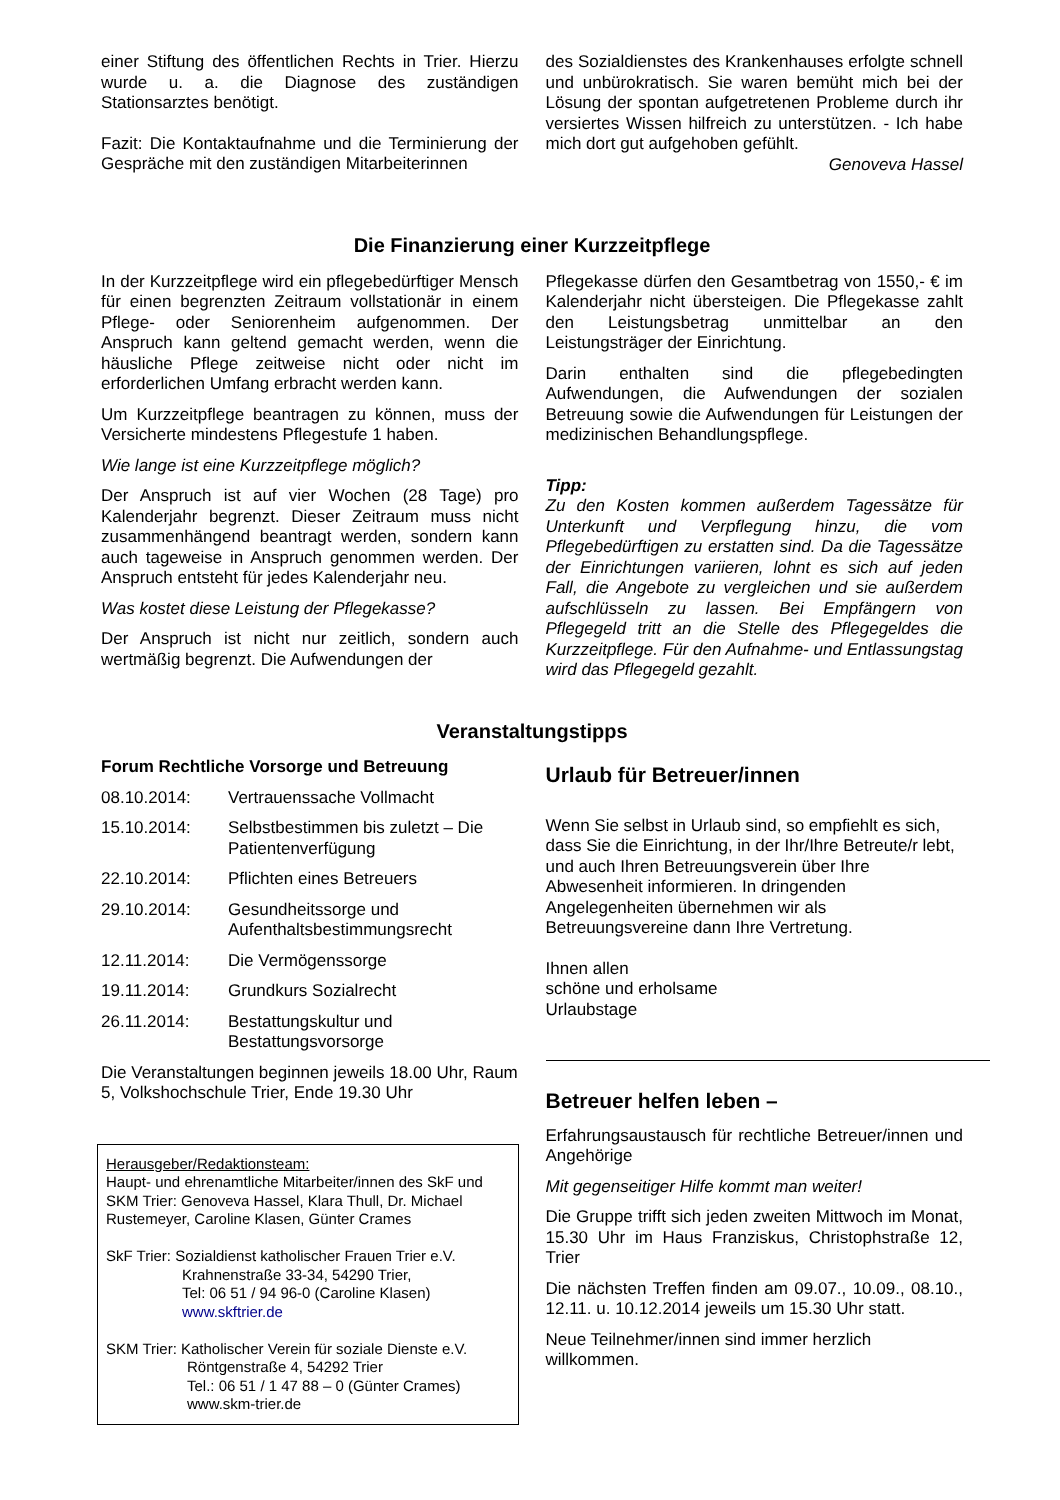einer Stiftung des öffentlichen Rechts in Trier. Hierzu wurde u. a. die Diagnose des zuständigen Stationsarztes benötigt.
Fazit: Die Kontaktaufnahme und die Terminierung der Gespräche mit den zuständigen Mitarbeiterinnen
des Sozialdienstes des Krankenhauses erfolgte schnell und unbürokratisch. Sie waren bemüht mich bei der Lösung der spontan aufgetretenen Probleme durch ihr versiertes Wissen hilfreich zu unterstützen. - Ich habe mich dort gut aufgehoben gefühlt.
Genoveva Hassel
Die Finanzierung einer Kurzzeitpflege
In der Kurzzeitpflege wird ein pflegebedürftiger Mensch für einen begrenzten Zeitraum vollstationär in einem Pflege- oder Seniorenheim aufgenommen. Der Anspruch kann geltend gemacht werden, wenn die häusliche Pflege zeitweise nicht oder nicht im erforderlichen Umfang erbracht werden kann.
Um Kurzzeitpflege beantragen zu können, muss der Versicherte mindestens Pflegestufe 1 haben.
Wie lange ist eine Kurzzeitpflege möglich?
Der Anspruch ist auf vier Wochen (28 Tage) pro Kalenderjahr begrenzt. Dieser Zeitraum muss nicht zusammenhängend beantragt werden, sondern kann auch tageweise in Anspruch genommen werden. Der Anspruch entsteht für jedes Kalenderjahr neu.
Was kostet diese Leistung der Pflegekasse?
Der Anspruch ist nicht nur zeitlich, sondern auch wertmäßig begrenzt. Die Aufwendungen der
Pflegekasse dürfen den Gesamtbetrag von 1550,- € im Kalenderjahr nicht übersteigen. Die Pflegekasse zahlt den Leistungsbetrag unmittelbar an den Leistungsträger der Einrichtung.
Darin enthalten sind die pflegebedingten Aufwendungen, die Aufwendungen der sozialen Betreuung sowie die Aufwendungen für Leistungen der medizinischen Behandlungspflege.
Tipp:
Zu den Kosten kommen außerdem Tagessätze für Unterkunft und Verpflegung hinzu, die vom Pflegebedürftigen zu erstatten sind. Da die Tagessätze der Einrichtungen variieren, lohnt es sich auf jeden Fall, die Angebote zu vergleichen und sie außerdem aufschlüsseln zu lassen. Bei Empfängern von Pflegegeld tritt an die Stelle des Pflegegeldes die Kurzzeitpflege. Für den Aufnahme- und Entlassungstag wird das Pflegegeld gezahlt.
Veranstaltungstipps
Forum Rechtliche Vorsorge und Betreuung
08.10.2014: Vertrauenssache Vollmacht
15.10.2014: Selbstbestimmen bis zuletzt – Die Patientenverfügung
22.10.2014: Pflichten eines Betreuers
29.10.2014: Gesundheitssorge und Aufenthaltsbestimmungsrecht
12.11.2014: Die Vermögenssorge
19.11.2014: Grundkurs Sozialrecht
26.11.2014: Bestattungskultur und Bestattungsvorsorge
Die Veranstaltungen beginnen jeweils 18.00 Uhr, Raum 5, Volkshochschule Trier, Ende 19.30 Uhr
Herausgeber/Redaktionsteam:
Haupt- und ehrenamtliche Mitarbeiter/innen des SkF und SKM Trier: Genoveva Hassel, Klara Thull, Dr. Michael Rustemeyer, Caroline Klasen, Günter Crames
SkF Trier: Sozialdienst katholischer Frauen Trier e.V.
Krahnenstraße 33-34, 54290 Trier,
Tel: 06 51 / 94 96-0 (Caroline Klasen)
www.skftrier.de
SKM Trier: Katholischer Verein für soziale Dienste e.V.
Röntgenstraße 4, 54292 Trier
Tel.: 06 51 / 1 47 88 – 0 (Günter Crames)
www.skm-trier.de
Urlaub für Betreuer/innen
Wenn Sie selbst in Urlaub sind, so empfiehlt es sich, dass Sie die Einrichtung, in der Ihr/Ihre Betreute/r lebt, und auch Ihren Betreuungsverein über Ihre Abwesenheit informieren. In dringenden Angelegenheiten übernehmen wir als Betreuungsvereine dann Ihre Vertretung.
Ihnen allen
schöne und erholsame
Urlaubstage
Betreuer helfen leben –
Erfahrungsaustausch für rechtliche Betreuer/innen und Angehörige
Mit gegenseitiger Hilfe kommt man weiter!
Die Gruppe trifft sich jeden zweiten Mittwoch im Monat, 15.30 Uhr im Haus Franziskus, Christophstraße 12, Trier
Die nächsten Treffen finden am 09.07., 10.09., 08.10., 12.11. u. 10.12.2014 jeweils um 15.30 Uhr statt.
Neue Teilnehmer/innen sind immer herzlich willkommen.